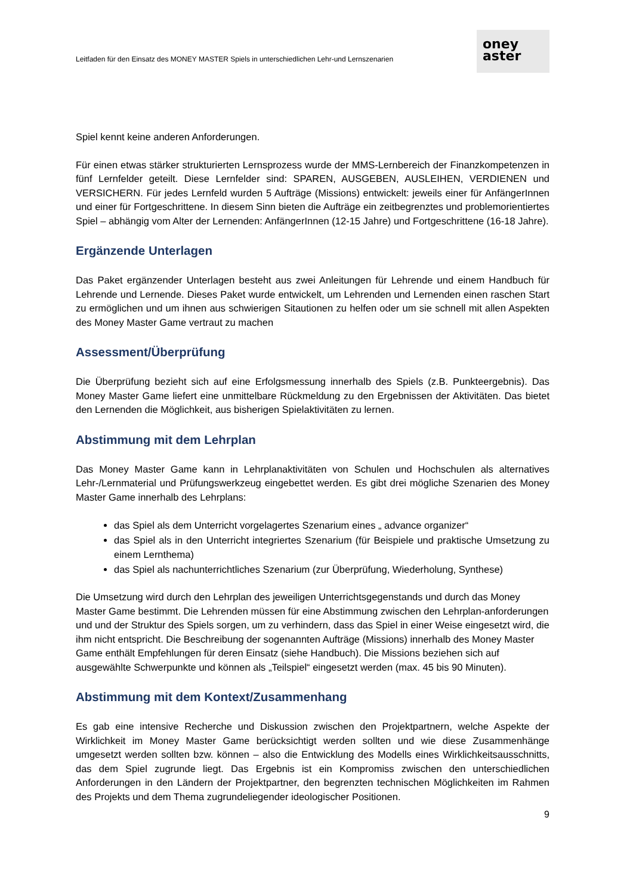Leitfaden für den Einsatz des MONEY MASTER Spiels in unterschiedlichen Lehr-und Lernszenarien
oney
aster
Spiel kennt keine anderen Anforderungen.
Für einen etwas stärker strukturierten Lernsprozess wurde der MMS-Lernbereich der Finanzkompetenzen in fünf Lernfelder geteilt. Diese Lernfelder sind: SPAREN, AUSGEBEN, AUSLEIHEN, VERDIENEN und VERSICHERN. Für jedes Lernfeld wurden 5 Aufträge (Missions) entwickelt: jeweils einer für AnfängerInnen und einer für Fortgeschrittene. In diesem Sinn bieten die Aufträge ein zeitbegrenztes und problemorientiertes Spiel – abhängig vom Alter der Lernenden: AnfängerInnen (12-15 Jahre) und Fortgeschrittene (16-18 Jahre).
Ergänzende Unterlagen
Das Paket ergänzender Unterlagen besteht aus zwei Anleitungen für Lehrende und einem Handbuch für Lehrende und Lernende. Dieses Paket wurde entwickelt, um Lehrenden und Lernenden einen raschen Start zu ermöglichen und um ihnen aus schwierigen Sitautionen zu helfen oder um sie schnell mit allen Aspekten des Money Master Game vertraut zu machen
Assessment/Überprüfung
Die Überprüfung bezieht sich auf eine Erfolgsmessung innerhalb des Spiels (z.B. Punkteergebnis). Das Money Master Game liefert eine unmittelbare Rückmeldung zu den Ergebnissen der Aktivitäten. Das bietet den Lernenden die Möglichkeit, aus bisherigen Spielaktivitäten zu lernen.
Abstimmung mit dem Lehrplan
Das Money Master Game kann in Lehrplanaktivitäten von Schulen und Hochschulen als alternatives Lehr-/Lernmaterial und Prüfungswerkzeug eingebettet werden. Es gibt drei mögliche Szenarien des Money Master Game innerhalb des Lehrplans:
das Spiel als dem Unterricht vorgelagertes Szenarium eines „ advance organizer“
das Spiel als in den Unterricht integriertes Szenarium (für Beispiele und praktische Umsetzung zu einem Lernthema)
das Spiel als nachunterrichtliches Szenarium (zur Überprüfung, Wiederholung, Synthese)
Die Umsetzung wird durch den Lehrplan des jeweiligen Unterrichtsgegenstands und durch das Money Master Game bestimmt. Die Lehrenden müssen für eine Abstimmung zwischen den Lehrplan-anforderungen und und der Struktur des Spiels sorgen, um zu verhindern, dass das Spiel in einer Weise eingesetzt wird, die ihm nicht entspricht. Die Beschreibung der sogenannten Aufträge (Missions) innerhalb des Money Master Game enthält Empfehlungen für deren Einsatz (siehe Handbuch). Die Missions beziehen sich auf ausgewählte Schwerpunkte und können als „Teilspiel“ eingesetzt werden (max. 45 bis 90 Minuten).
Abstimmung mit dem Kontext/Zusammenhang
Es gab eine intensive Recherche und Diskussion zwischen den Projektpartnern, welche Aspekte der Wirklichkeit im Money Master Game berücksichtigt werden sollten und wie diese Zusammenhänge umgesetzt werden sollten bzw. können – also die Entwicklung des Modells eines Wirklichkeitsausschnitts, das dem Spiel zugrunde liegt. Das Ergebnis ist ein Kompromiss zwischen den unterschiedlichen Anforderungen in den Ländern der Projektpartner, den begrenzten technischen Möglichkeiten im Rahmen des Projekts und dem Thema zugrundeliegender ideologischer Positionen.
9